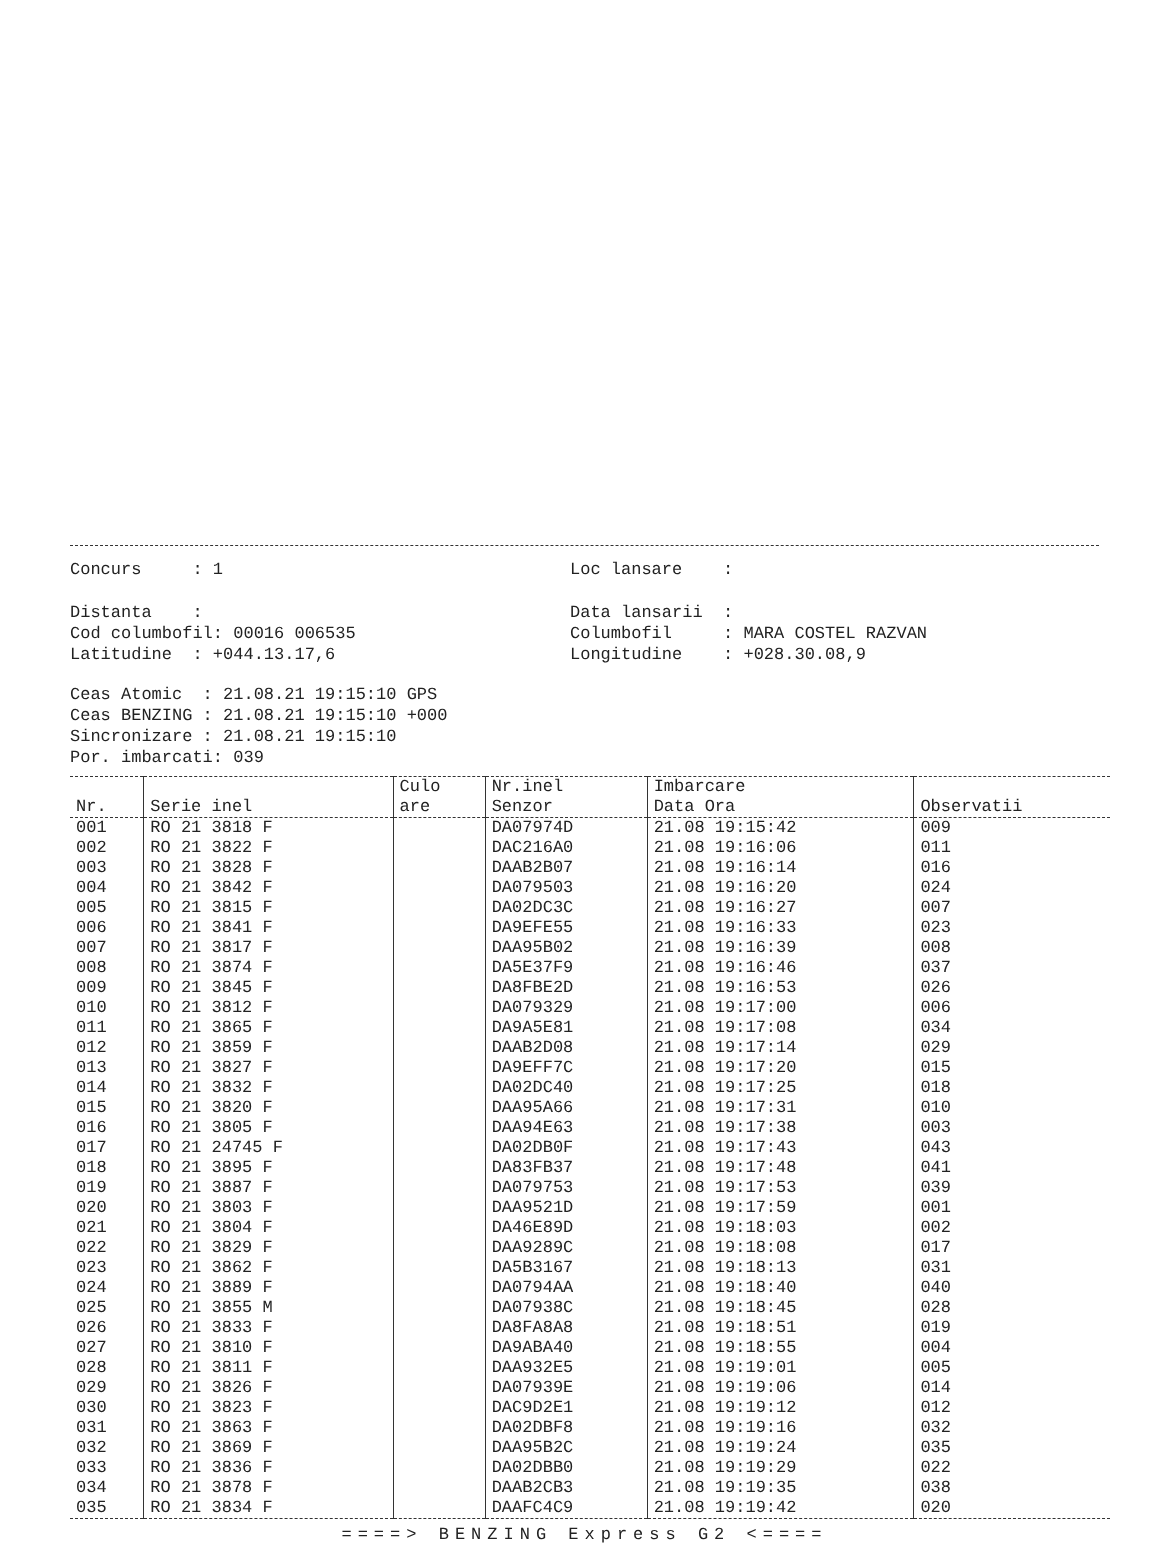Concurs : 1
Loc lansare :
Distanta :
Data lansarii :
Cod columbofil: 00016 006535
Columbofil : MARA COSTEL RAZVAN
Latitudine : +044.13.17,6
Longitudine : +028.30.08,9
Ceas Atomic : 21.08.21 19:15:10 GPS Ceas BENZING : 21.08.21 19:15:10 +000 Sincronizare : 21.08.21 19:15:10 Por. imbarcati: 039
| Nr. | Serie inel | Culo are | Nr.inel Senzor | Imbarcare Data Ora | Observatii |
| --- | --- | --- | --- | --- | --- |
| 001 | RO 21 3818 F | | DA07974D | 21.08 19:15:42 | 009 |
| 002 | RO 21 3822 F | | DAC216A0 | 21.08 19:16:06 | 011 |
| 003 | RO 21 3828 F | | DAAB2B07 | 21.08 19:16:14 | 016 |
| 004 | RO 21 3842 F | | DA079503 | 21.08 19:16:20 | 024 |
| 005 | RO 21 3815 F | | DA02DC3C | 21.08 19:16:27 | 007 |
| 006 | RO 21 3841 F | | DA9EFE55 | 21.08 19:16:33 | 023 |
| 007 | RO 21 3817 F | | DAA95B02 | 21.08 19:16:39 | 008 |
| 008 | RO 21 3874 F | | DA5E37F9 | 21.08 19:16:46 | 037 |
| 009 | RO 21 3845 F | | DA8FBE2D | 21.08 19:16:53 | 026 |
| 010 | RO 21 3812 F | | DA079329 | 21.08 19:17:00 | 006 |
| 011 | RO 21 3865 F | | DA9A5E81 | 21.08 19:17:08 | 034 |
| 012 | RO 21 3859 F | | DAAB2D08 | 21.08 19:17:14 | 029 |
| 013 | RO 21 3827 F | | DA9EFF7C | 21.08 19:17:20 | 015 |
| 014 | RO 21 3832 F | | DA02DC40 | 21.08 19:17:25 | 018 |
| 015 | RO 21 3820 F | | DAA95A66 | 21.08 19:17:31 | 010 |
| 016 | RO 21 3805 F | | DAA94E63 | 21.08 19:17:38 | 003 |
| 017 | RO 21 24745 F | | DA02DB0F | 21.08 19:17:43 | 043 |
| 018 | RO 21 3895 F | | DA83FB37 | 21.08 19:17:48 | 041 |
| 019 | RO 21 3887 F | | DA079753 | 21.08 19:17:53 | 039 |
| 020 | RO 21 3803 F | | DAA9521D | 21.08 19:17:59 | 001 |
| 021 | RO 21 3804 F | | DA46E89D | 21.08 19:18:03 | 002 |
| 022 | RO 21 3829 F | | DAA9289C | 21.08 19:18:08 | 017 |
| 023 | RO 21 3862 F | | DA5B3167 | 21.08 19:18:13 | 031 |
| 024 | RO 21 3889 F | | DA0794AA | 21.08 19:18:40 | 040 |
| 025 | RO 21 3855 M | | DA07938C | 21.08 19:18:45 | 028 |
| 026 | RO 21 3833 F | | DA8FA8A8 | 21.08 19:18:51 | 019 |
| 027 | RO 21 3810 F | | DA9ABA40 | 21.08 19:18:55 | 004 |
| 028 | RO 21 3811 F | | DAA932E5 | 21.08 19:19:01 | 005 |
| 029 | RO 21 3826 F | | DA07939E | 21.08 19:19:06 | 014 |
| 030 | RO 21 3823 F | | DAC9D2E1 | 21.08 19:19:12 | 012 |
| 031 | RO 21 3863 F | | DA02DBF8 | 21.08 19:19:16 | 032 |
| 032 | RO 21 3869 F | | DAA95B2C | 21.08 19:19:24 | 035 |
| 033 | RO 21 3836 F | | DA02DBB0 | 21.08 19:19:29 | 022 |
| 034 | RO 21 3878 F | | DAAB2CB3 | 21.08 19:19:35 | 038 |
| 035 | RO 21 3834 F | | DAAFC4C9 | 21.08 19:19:42 | 020 |
====> BENZING Express G2 <====